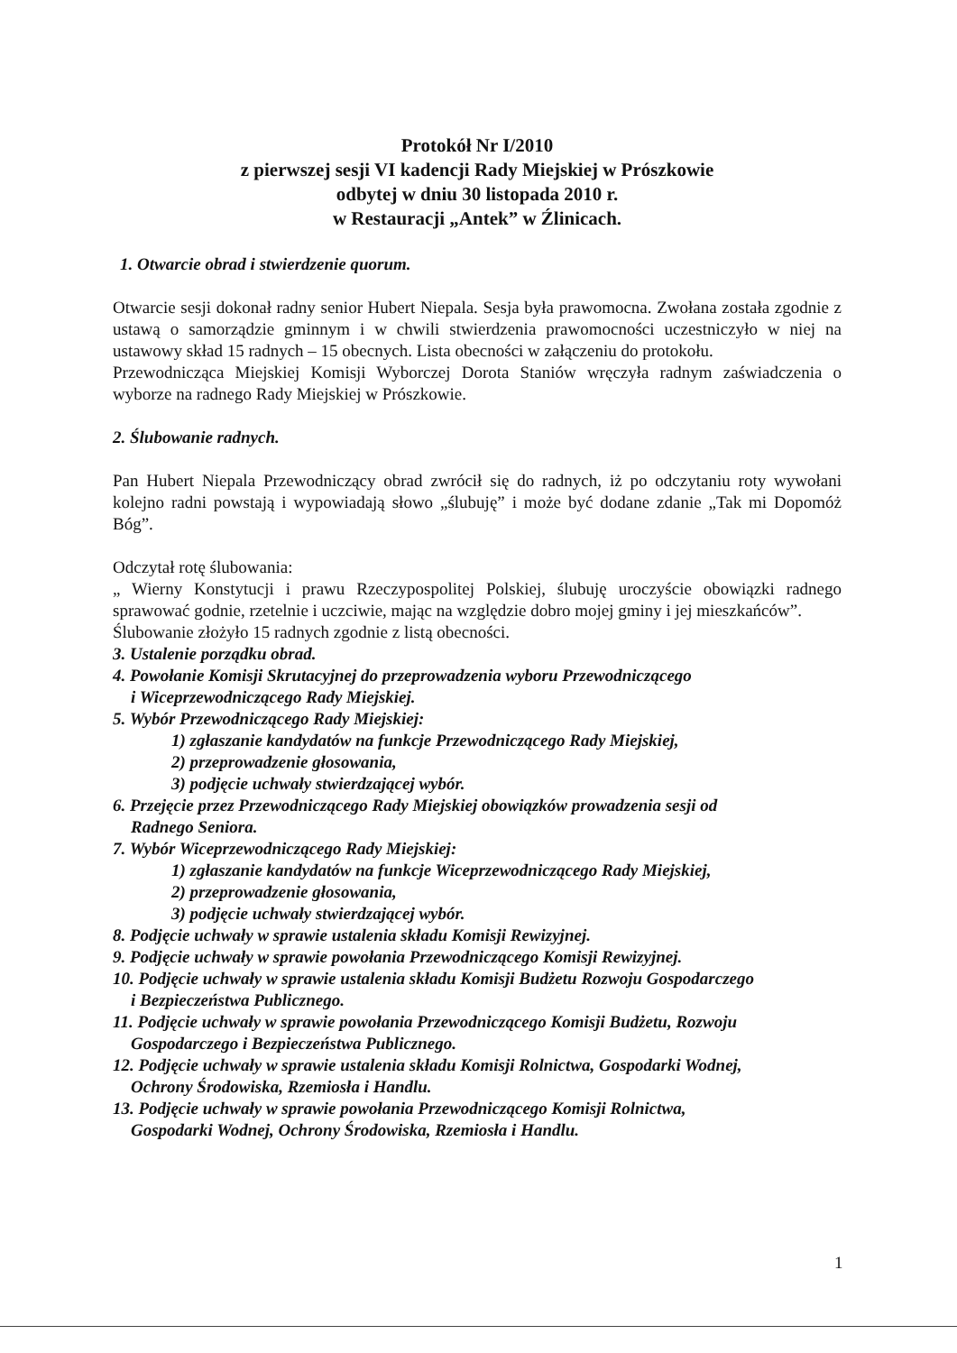Protokół Nr I/2010
z pierwszej sesji VI kadencji Rady Miejskiej w Prószkowie
odbytej w dniu 30 listopada 2010 r.
w Restauracji „Antek” w Źlinicach.
1. Otwarcie obrad i stwierdzenie quorum.
Otwarcie sesji dokonał radny senior Hubert Niepala. Sesja była prawomocna. Zwołana została zgodnie z ustawą o samorządzie gminnym i w chwili stwierdzenia prawomocności uczestniczyło w niej na ustawowy skład 15 radnych – 15 obecnych. Lista obecności w załączeniu do protokołu.
Przewodnicząca Miejskiej Komisji Wyborczej Dorota Staniów wręczyła radnym zaświadczenia o wyborze na radnego Rady Miejskiej w Prószkowie.
2. Ślubowanie radnych.
Pan Hubert Niepala Przewodniczący obrad zwrócił się do radnych, iż po odczytaniu roty wywołani kolejno radni powstają i wypowiadają słowo „ślubuję” i może być dodane zdanie „Tak mi Dopomóż Bóg”.
Odczytał rotę ślubowania:
„ Wierny Konstytucji i prawu Rzeczypospolitej Polskiej, ślubuję uroczyście obowiązki radnego sprawować godnie, rzetelnie i uczciwie, mając na względzie dobro mojej gminy i jej mieszkańców”.
Ślubowanie złożyło 15 radnych zgodnie z listą obecności.
3. Ustalenie porządku obrad.
4. Powołanie Komisji Skrutacyjnej do przeprowadzenia wyboru Przewodniczącego
i Wiceprzewodniczącego Rady Miejskiej.
5. Wybór Przewodniczącego Rady Miejskiej:
1) zgłaszanie kandydatów na funkcje Przewodniczącego Rady Miejskiej,
2) przeprowadzenie głosowania,
3) podjęcie uchwały stwierdzającej wybór.
6. Przejęcie przez Przewodniczącego Rady Miejskiej obowiązków prowadzenia sesji od
Radnego Seniora.
7. Wybór Wiceprzewodniczącego Rady Miejskiej:
1) zgłaszanie kandydatów na funkcje Wiceprzewodniczącego Rady Miejskiej,
2) przeprowadzenie głosowania,
3) podjęcie uchwały stwierdzającej wybór.
8. Podjęcie uchwały w sprawie ustalenia składu Komisji Rewizyjnej.
9. Podjęcie uchwały w sprawie powołania Przewodniczącego Komisji Rewizyjnej.
10. Podjęcie uchwały w sprawie ustalenia składu Komisji Budżetu Rozwoju Gospodarczego
i Bezpieczeństwa Publicznego.
11. Podjęcie uchwały w sprawie powołania Przewodniczącego Komisji Budżetu, Rozwoju
Gospodarczego i Bezpieczeństwa Publicznego.
12. Podjęcie uchwały w sprawie ustalenia składu Komisji Rolnictwa, Gospodarki Wodnej,
Ochrony Środowiska, Rzemiosła i Handlu.
13. Podjęcie uchwały w sprawie powołania Przewodniczącego Komisji Rolnictwa,
Gospodarki Wodnej, Ochrony Środowiska, Rzemiosła i Handlu.
1